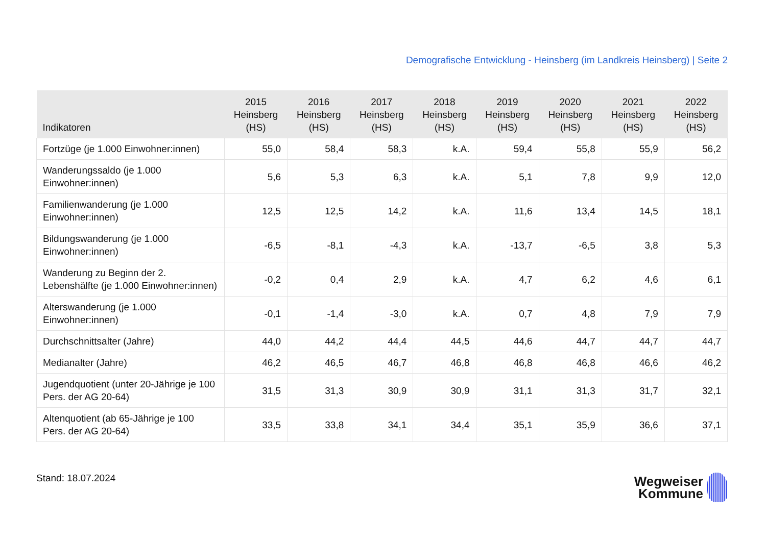Demografische Entwicklung - Heinsberg (im Landkreis Heinsberg) | Seite 2
| Indikatoren | 2015 Heinsberg (HS) | 2016 Heinsberg (HS) | 2017 Heinsberg (HS) | 2018 Heinsberg (HS) | 2019 Heinsberg (HS) | 2020 Heinsberg (HS) | 2021 Heinsberg (HS) | 2022 Heinsberg (HS) |
| --- | --- | --- | --- | --- | --- | --- | --- | --- |
| Fortzüge (je 1.000 Einwohner:innen) | 55,0 | 58,4 | 58,3 | k.A. | 59,4 | 55,8 | 55,9 | 56,2 |
| Wanderungssaldo (je 1.000 Einwohner:innen) | 5,6 | 5,3 | 6,3 | k.A. | 5,1 | 7,8 | 9,9 | 12,0 |
| Familienwanderung (je 1.000 Einwohner:innen) | 12,5 | 12,5 | 14,2 | k.A. | 11,6 | 13,4 | 14,5 | 18,1 |
| Bildungswanderung (je 1.000 Einwohner:innen) | -6,5 | -8,1 | -4,3 | k.A. | -13,7 | -6,5 | 3,8 | 5,3 |
| Wanderung zu Beginn der 2. Lebenshälfte (je 1.000 Einwohner:innen) | -0,2 | 0,4 | 2,9 | k.A. | 4,7 | 6,2 | 4,6 | 6,1 |
| Alterswanderung (je 1.000 Einwohner:innen) | -0,1 | -1,4 | -3,0 | k.A. | 0,7 | 4,8 | 7,9 | 7,9 |
| Durchschnittsalter (Jahre) | 44,0 | 44,2 | 44,4 | 44,5 | 44,6 | 44,7 | 44,7 | 44,7 |
| Medianalter (Jahre) | 46,2 | 46,5 | 46,7 | 46,8 | 46,8 | 46,8 | 46,6 | 46,2 |
| Jugendquotient (unter 20-Jährige je 100 Pers. der AG 20-64) | 31,5 | 31,3 | 30,9 | 30,9 | 31,1 | 31,3 | 31,7 | 32,1 |
| Altenquotient (ab 65-Jährige je 100 Pers. der AG 20-64) | 33,5 | 33,8 | 34,1 | 34,4 | 35,1 | 35,9 | 36,6 | 37,1 |
Stand: 18.07.2024
Wegweiser
Kommune